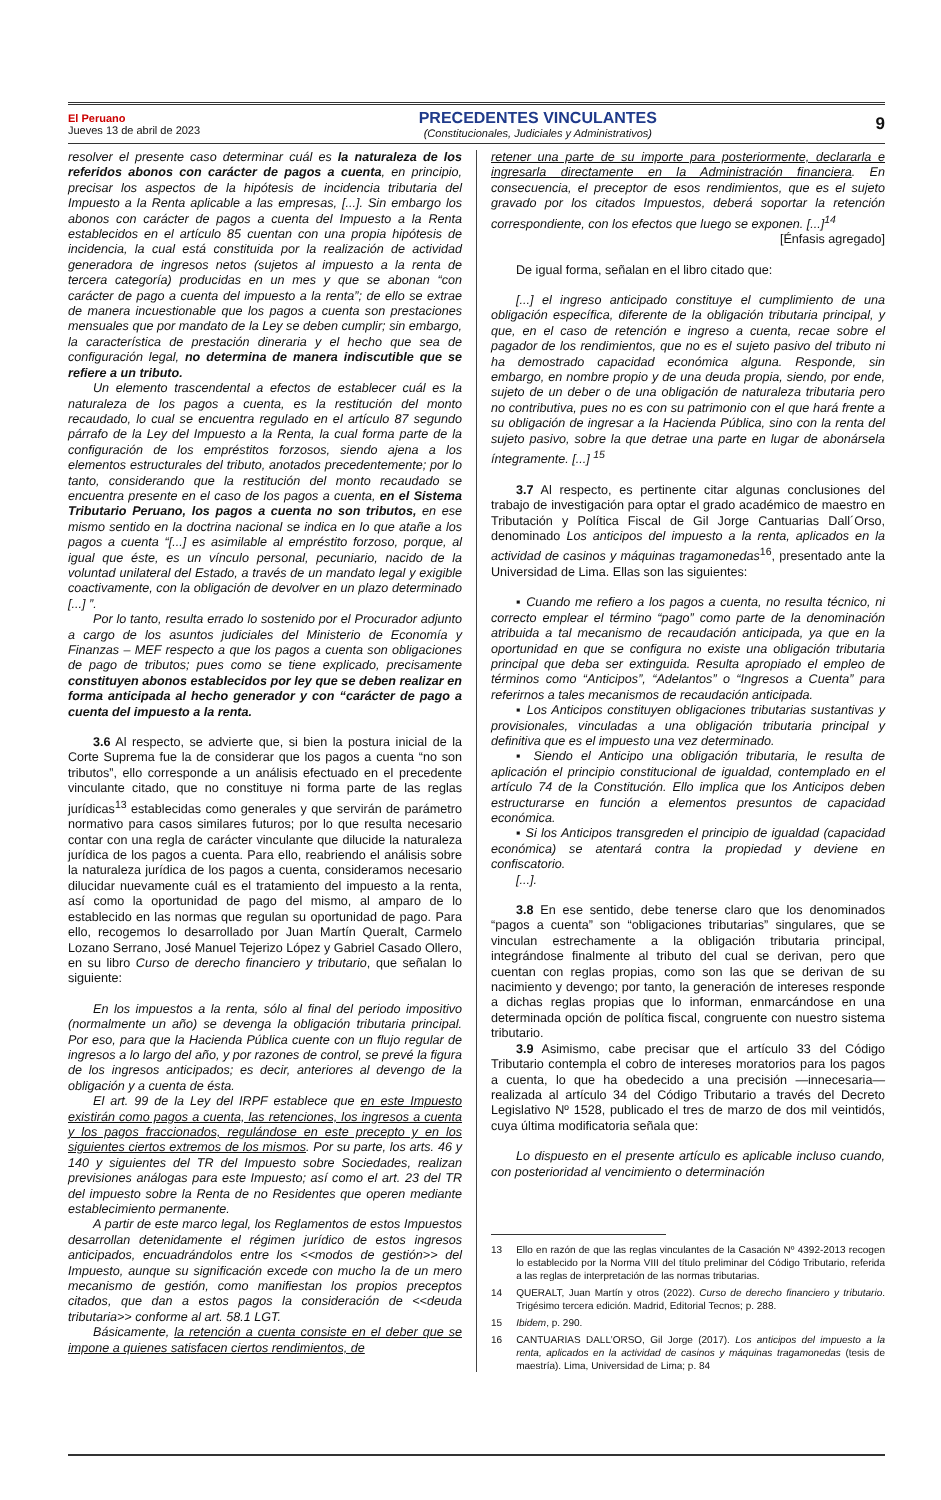El Peruano
Jueves 13 de abril de 2023
PRECEDENTES VINCULANTES
(Constitucionales, Judiciales y Administrativos)
9
resolver el presente caso determinar cuál es la naturaleza de los referidos abonos con carácter de pagos a cuenta, en principio, precisar los aspectos de la hipótesis de incidencia tributaria del Impuesto a la Renta aplicable a las empresas, [...]. Sin embargo los abonos con carácter de pagos a cuenta del Impuesto a la Renta establecidos en el artículo 85 cuentan con una propia hipótesis de incidencia, la cual está constituida por la realización de actividad generadora de ingresos netos (sujetos al impuesto a la renta de tercera categoría) producidas en un mes y que se abonan “con carácter de pago a cuenta del impuesto a la renta”; de ello se extrae de manera incuestionable que los pagos a cuenta son prestaciones mensuales que por mandato de la Ley se deben cumplir; sin embargo, la característica de prestación dineraria y el hecho que sea de configuración legal, no determina de manera indiscutible que se refiere a un tributo.
Un elemento trascendental a efectos de establecer cuál es la naturaleza de los pagos a cuenta, es la restitución del monto recaudado, lo cual se encuentra regulado en el artículo 87 segundo párrafo de la Ley del Impuesto a la Renta, la cual forma parte de la configuración de los empréstitos forzosos, siendo ajena a los elementos estructurales del tributo, anotados precedentemente; por lo tanto, considerando que la restitución del monto recaudado se encuentra presente en el caso de los pagos a cuenta, en el Sistema Tributario Peruano, los pagos a cuenta no son tributos, en ese mismo sentido en la doctrina nacional se indica en lo que atañe a los pagos a cuenta “[...] es asimilable al empréstito forzoso, porque, al igual que éste, es un vínculo personal, pecuniario, nacido de la voluntad unilateral del Estado, a través de un mandato legal y exigible coactivamente, con la obligación de devolver en un plazo determinado [...] ”.
Por lo tanto, resulta errado lo sostenido por el Procurador adjunto a cargo de los asuntos judiciales del Ministerio de Economía y Finanzas – MEF respecto a que los pagos a cuenta son obligaciones de pago de tributos; pues como se tiene explicado, precisamente constituyen abonos establecidos por ley que se deben realizar en forma anticipada al hecho generador y con “carácter de pago a cuenta del impuesto a la renta.
3.6 Al respecto, se advierte que, si bien la postura inicial de la Corte Suprema fue la de considerar que los pagos a cuenta “no son tributos”, ello corresponde a un análisis efectuado en el precedente vinculante citado, que no constituye ni forma parte de las reglas jurídicas<sup>13</sup> establecidas como generales y que servirán de parámetro normativo para casos similares futuros; por lo que resulta necesario contar con una regla de carácter vinculante que dilucide la naturaleza jurídica de los pagos a cuenta. Para ello, reabriendo el análisis sobre la naturaleza jurídica de los pagos a cuenta, consideramos necesario dilucidar nuevamente cuál es el tratamiento del impuesto a la renta, así como la oportunidad de pago del mismo, al amparo de lo establecido en las normas que regulan su oportunidad de pago. Para ello, recogemos lo desarrollado por Juan Martín Queralt, Carmelo Lozano Serrano, José Manuel Tejerizo López y Gabriel Casado Ollero, en su libro Curso de derecho financiero y tributario, que señalan lo siguiente:
En los impuestos a la renta, sólo al final del periodo impositivo (normalmente un año) se devenga la obligación tributaria principal. Por eso, para que la Hacienda Pública cuente con un flujo regular de ingresos a lo largo del año, y por razones de control, se prevé la figura de los ingresos anticipados; es decir, anteriores al devengo de la obligación y a cuenta de ésta.
El art. 99 de la Ley del IRPF establece que en este Impuesto existirán como pagos a cuenta, las retenciones, los ingresos a cuenta y los pagos fraccionados, regulándose en este precepto y en los siguientes ciertos extremos de los mismos. Por su parte, los arts. 46 y 140 y siguientes del TR del Impuesto sobre Sociedades, realizan previsiones análogas para este Impuesto; así como el art. 23 del TR del impuesto sobre la Renta de no Residentes que operen mediante establecimiento permanente.
A partir de este marco legal, los Reglamentos de estos Impuestos desarrollan detenidamente el régimen jurídico de estos ingresos anticipados, encuadrándolos entre los <<modos de gestión>> del Impuesto, aunque su significación excede con mucho la de un mero mecanismo de gestión, como manifiestan los propios preceptos citados, que dan a estos pagos la consideración de <<deuda tributaria>> conforme al art. 58.1 LGT.
Básicamente, la retención a cuenta consiste en el deber que se impone a quienes satisfacen ciertos rendimientos, de
retener una parte de su importe para posteriormente, declararla e ingresarla directamente en la Administración financiera. En consecuencia, el preceptor de esos rendimientos, que es el sujeto gravado por los citados Impuestos, deberá soportar la retención correspondiente, con los efectos que luego se exponen. [...]<sup>14</sup>
[Énfasis agregado]
De igual forma, señalan en el libro citado que:
[...] el ingreso anticipado constituye el cumplimiento de una obligación específica, diferente de la obligación tributaria principal, y que, en el caso de retención e ingreso a cuenta, recae sobre el pagador de los rendimientos, que no es el sujeto pasivo del tributo ni ha demostrado capacidad económica alguna. Responde, sin embargo, en nombre propio y de una deuda propia, siendo, por ende, sujeto de un deber o de una obligación de naturaleza tributaria pero no contributiva, pues no es con su patrimonio con el que hará frente a su obligación de ingresar a la Hacienda Pública, sino con la renta del sujeto pasivo, sobre la que detrae una parte en lugar de abonársela íntegramente. [...] <sup>15</sup>
3.7 Al respecto, es pertinente citar algunas conclusiones del trabajo de investigación para optar el grado académico de maestro en Tributación y Política Fiscal de Gil Jorge Cantuarias Dall´Orso, denominado Los anticipos del impuesto a la renta, aplicados en la actividad de casinos y máquinas tragamonedas<sup>16</sup>, presentado ante la Universidad de Lima. Ellas son las siguientes:
▪ Cuando me refiero a los pagos a cuenta, no resulta técnico, ni correcto emplear el término “pago” como parte de la denominación atribuida a tal mecanismo de recaudación anticipada, ya que en la oportunidad en que se configura no existe una obligación tributaria principal que deba ser extinguida. Resulta apropiado el empleo de términos como “Anticipos”, “Adelantos” o “Ingresos a Cuenta” para referirnos a tales mecanismos de recaudación anticipada.
▪ Los Anticipos constituyen obligaciones tributarias sustantivas y provisionales, vinculadas a una obligación tributaria principal y definitiva que es el impuesto una vez determinado.
▪ Siendo el Anticipo una obligación tributaria, le resulta de aplicación el principio constitucional de igualdad, contemplado en el artículo 74 de la Constitución. Ello implica que los Anticipos deben estructurarse en función a elementos presuntos de capacidad económica.
▪ Si los Anticipos transgreden el principio de igualdad (capacidad económica) se atentará contra la propiedad y deviene en confiscatorio.
[...].
3.8 En ese sentido, debe tenerse claro que los denominados “pagos a cuenta” son “obligaciones tributarias” singulares, que se vinculan estrechamente a la obligación tributaria principal, integrándose finalmente al tributo del cual se derivan, pero que cuentan con reglas propias, como son las que se derivan de su nacimiento y devengo; por tanto, la generación de intereses responde a dichas reglas propias que lo informan, enmarcándose en una determinada opción de política fiscal, congruente con nuestro sistema tributario.
3.9 Asimismo, cabe precisar que el artículo 33 del Código Tributario contempla el cobro de intereses moratorios para los pagos a cuenta, lo que ha obedecido a una precisión —innecesaria— realizada al artículo 34 del Código Tributario a través del Decreto Legislativo Nº 1528, publicado el tres de marzo de dos mil veintidós, cuya última modificatoria señala que:
Lo dispuesto en el presente artículo es aplicable incluso cuando, con posterioridad al vencimiento o determinación
13 Ello en razón de que las reglas vinculantes de la Casación Nº 4392-2013 recogen lo establecido por la Norma VIII del título preliminar del Código Tributario, referida a las reglas de interpretación de las normas tributarias.
14 QUERALT, Juan Martín y otros (2022). Curso de derecho financiero y tributario. Trigésimo tercera edición. Madrid, Editorial Tecnos; p. 288.
15 Ibidem, p. 290.
16 CANTUARIAS DALL’ORSO, Gil Jorge (2017). Los anticipos del impuesto a la renta, aplicados en la actividad de casinos y máquinas tragamonedas (tesis de maestría). Lima, Universidad de Lima; p. 84